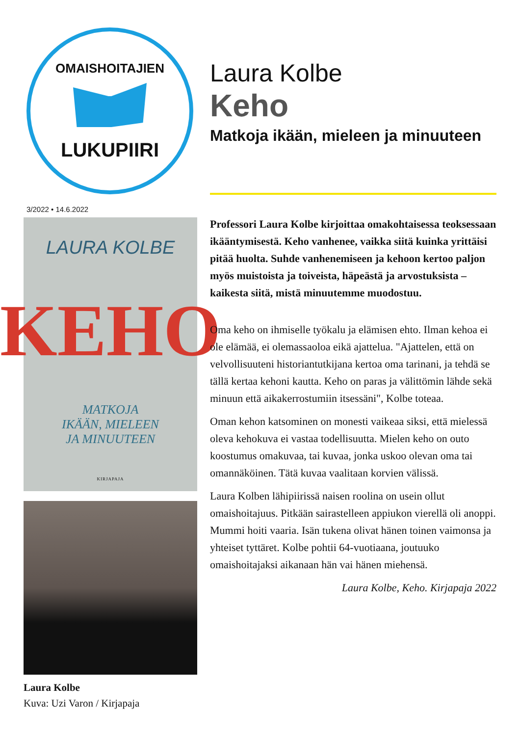OMAISHOITAJIEN
LUKUPIIRI
3/2022 • 14.6.2022
LAURA KOLBE
KEHO
MATKOJA
IKÄÄN, MIELEEN
JA MINUUTEEN
KIRJAPAJA
Laura Kolbe
Kuva: Uzi Varon / Kirjapaja
Laura Kolbe
Keho
Matkoja ikään, mieleen ja minuuteen
Professori Laura Kolbe kirjoittaa omakohtaisessa teoksessaan ikääntymisestä. Keho vanhenee, vaikka siitä kuinka yrittäisi pitää huolta. Suhde vanhenemiseen ja kehoon kertoo paljon myös muistoista ja toiveista, häpeästä ja arvostuksista – kaikesta siitä, mistä minuutemme muodostuu.
Oma keho on ihmiselle työkalu ja elämisen ehto. Ilman kehoa ei ole elämää, ei olemassaoloa eikä ajattelua. "Ajattelen, että on velvollisuuteni historiantutkijana kertoa oma tarinani, ja tehdä se tällä kertaa kehoni kautta. Keho on paras ja välittömin lähde sekä minuun että aikakerrostumiin itsessäni", Kolbe toteaa.
Oman kehon katsominen on monesti vaikeaa siksi, että mielessä oleva kehokuva ei vastaa todellisuutta. Mielen keho on outo koostumus omakuvaa, tai kuvaa, jonka uskoo olevan oma tai omannäköinen. Tätä kuvaa vaalitaan korvien välissä.
Laura Kolben lähipiirissä naisen roolina on usein ollut omaishoitajuus. Pitkään sairastelleen appiukon vierellä oli anoppi. Mummi hoiti vaaria. Isän tukena olivat hänen toinen vaimonsa ja yhteiset tyttäret. Kolbe pohtii 64-vuotiaana, joutuuko omaishoitajaksi aikanaan hän vai hänen miehensä.
Laura Kolbe, Keho. Kirjapaja 2022